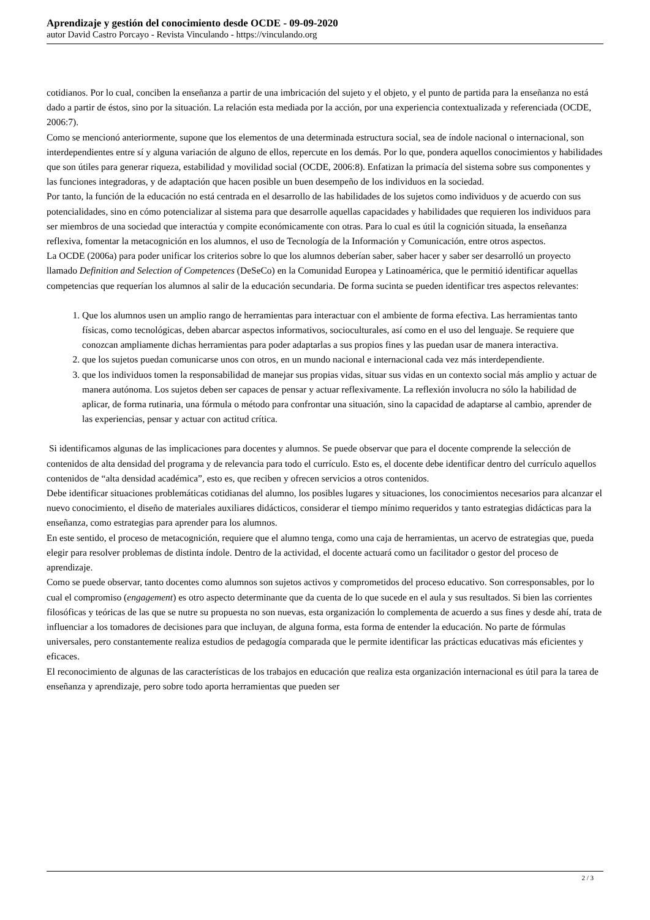Aprendizaje y gestión del conocimiento desde OCDE - 09-09-2020
autor David Castro Porcayo - Revista Vinculando - https://vinculando.org
cotidianos. Por lo cual, conciben la enseñanza a partir de una imbricación del sujeto y el objeto, y el punto de partida para la enseñanza no está dado a partir de éstos, sino por la situación. La relación esta mediada por la acción, por una experiencia contextualizada y referenciada (OCDE, 2006:7).
Como se mencionó anteriormente, supone que los elementos de una determinada estructura social, sea de índole nacional o internacional, son interdependientes entre sí y alguna variación de alguno de ellos, repercute en los demás. Por lo que, pondera aquellos conocimientos y habilidades que son útiles para generar riqueza, estabilidad y movilidad social (OCDE, 2006:8). Enfatizan la primacía del sistema sobre sus componentes y las funciones integradoras, y de adaptación que hacen posible un buen desempeño de los individuos en la sociedad.
Por tanto, la función de la educación no está centrada en el desarrollo de las habilidades de los sujetos como individuos y de acuerdo con sus potencialidades, sino en cómo potencializar al sistema para que desarrolle aquellas capacidades y habilidades que requieren los individuos para ser miembros de una sociedad que interactúa y compite económicamente con otras. Para lo cual es útil la cognición situada, la enseñanza reflexiva, fomentar la metacognición en los alumnos, el uso de Tecnología de la Información y Comunicación, entre otros aspectos.
La OCDE (2006a) para poder unificar los criterios sobre lo que los alumnos deberían saber, saber hacer y saber ser desarrolló un proyecto llamado Definition and Selection of Competences (DeSeCo) en la Comunidad Europea y Latinoamérica, que le permitió identificar aquellas competencias que requerían los alumnos al salir de la educación secundaria. De forma sucinta se pueden identificar tres aspectos relevantes:
1. Que los alumnos usen un amplio rango de herramientas para interactuar con el ambiente de forma efectiva. Las herramientas tanto físicas, como tecnológicas, deben abarcar aspectos informativos, socioculturales, así como en el uso del lenguaje. Se requiere que conozcan ampliamente dichas herramientas para poder adaptarlas a sus propios fines y las puedan usar de manera interactiva.
2. que los sujetos puedan comunicarse unos con otros, en un mundo nacional e internacional cada vez más interdependiente.
3. que los individuos tomen la responsabilidad de manejar sus propias vidas, situar sus vidas en un contexto social más amplio y actuar de manera autónoma. Los sujetos deben ser capaces de pensar y actuar reflexivamente. La reflexión involucra no sólo la habilidad de aplicar, de forma rutinaria, una fórmula o método para confrontar una situación, sino la capacidad de adaptarse al cambio, aprender de las experiencias, pensar y actuar con actitud crítica.
Si identificamos algunas de las implicaciones para docentes y alumnos. Se puede observar que para el docente comprende la selección de contenidos de alta densidad del programa y de relevancia para todo el currículo. Esto es, el docente debe identificar dentro del currículo aquellos contenidos de “alta densidad académica”, esto es, que reciben y ofrecen servicios a otros contenidos.
Debe identificar situaciones problemáticas cotidianas del alumno, los posibles lugares y situaciones, los conocimientos necesarios para alcanzar el nuevo conocimiento, el diseño de materiales auxiliares didácticos, considerar el tiempo mínimo requeridos y tanto estrategias didácticas para la enseñanza, como estrategias para aprender para los alumnos.
En este sentido, el proceso de metacognición, requiere que el alumno tenga, como una caja de herramientas, un acervo de estrategias que, pueda elegir para resolver problemas de distinta índole. Dentro de la actividad, el docente actuará como un facilitador o gestor del proceso de aprendizaje.
Como se puede observar, tanto docentes como alumnos son sujetos activos y comprometidos del proceso educativo. Son corresponsables, por lo cual el compromiso (engagement) es otro aspecto determinante que da cuenta de lo que sucede en el aula y sus resultados. Si bien las corrientes filosóficas y teóricas de las que se nutre su propuesta no son nuevas, esta organización lo complementa de acuerdo a sus fines y desde ahí, trata de influenciar a los tomadores de decisiones para que incluyan, de alguna forma, esta forma de entender la educación. No parte de fórmulas universales, pero constantemente realiza estudios de pedagogía comparada que le permite identificar las prácticas educativas más eficientes y eficaces.
El reconocimiento de algunas de las características de los trabajos en educación que realiza esta organización internacional es útil para la tarea de enseñanza y aprendizaje, pero sobre todo aporta herramientas que pueden ser
2 / 3